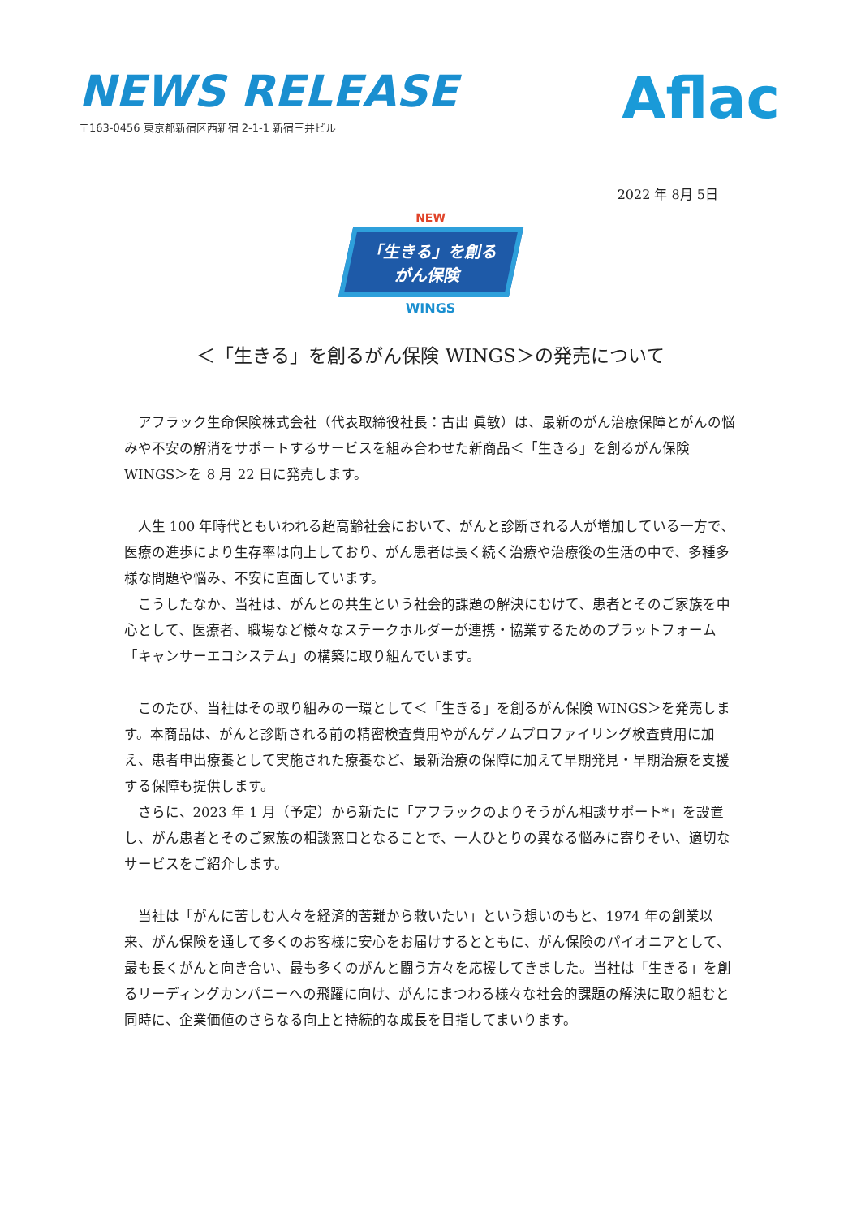NEWS RELEASE
〒163-0456 東京都新宿区西新宿 2-1-1 新宿三井ビル
Aflac
2022 年 8月 5日
NEW
「生きる」を創る
がん保険
WINGS
＜「生きる」を創るがん保険 WINGS＞の発売について
アフラック生命保険株式会社（代表取締役社長：古出 眞敏）は、最新のがん治療保障とがんの悩みや不安の解消をサポートするサービスを組み合わせた新商品＜「生きる」を創るがん保険 WINGS＞を 8 月 22 日に発売します。
人生 100 年時代ともいわれる超高齢社会において、がんと診断される人が増加している一方で、医療の進歩により生存率は向上しており、がん患者は長く続く治療や治療後の生活の中で、多種多様な問題や悩み、不安に直面しています。
こうしたなか、当社は、がんとの共生という社会的課題の解決にむけて、患者とそのご家族を中心として、医療者、職場など様々なステークホルダーが連携・協業するためのプラットフォーム「キャンサーエコシステム」の構築に取り組んでいます。
このたび、当社はその取り組みの一環として＜「生きる」を創るがん保険 WINGS＞を発売します。本商品は、がんと診断される前の精密検査費用やがんゲノムプロファイリング検査費用に加え、患者申出療養として実施された療養など、最新治療の保障に加えて早期発見・早期治療を支援する保障も提供します。
さらに、2023 年 1 月（予定）から新たに「アフラックのよりそうがん相談サポート*」を設置し、がん患者とそのご家族の相談窓口となることで、一人ひとりの異なる悩みに寄りそい、適切なサービスをご紹介します。
当社は「がんに苦しむ人々を経済的苦難から救いたい」という想いのもと、1974 年の創業以来、がん保険を通して多くのお客様に安心をお届けするとともに、がん保険のパイオニアとして、最も長くがんと向き合い、最も多くのがんと闘う方々を応援してきました。当社は「生きる」を創るリーディングカンパニーへの飛躍に向け、がんにまつわる様々な社会的課題の解決に取り組むと同時に、企業価値のさらなる向上と持続的な成長を目指してまいります。